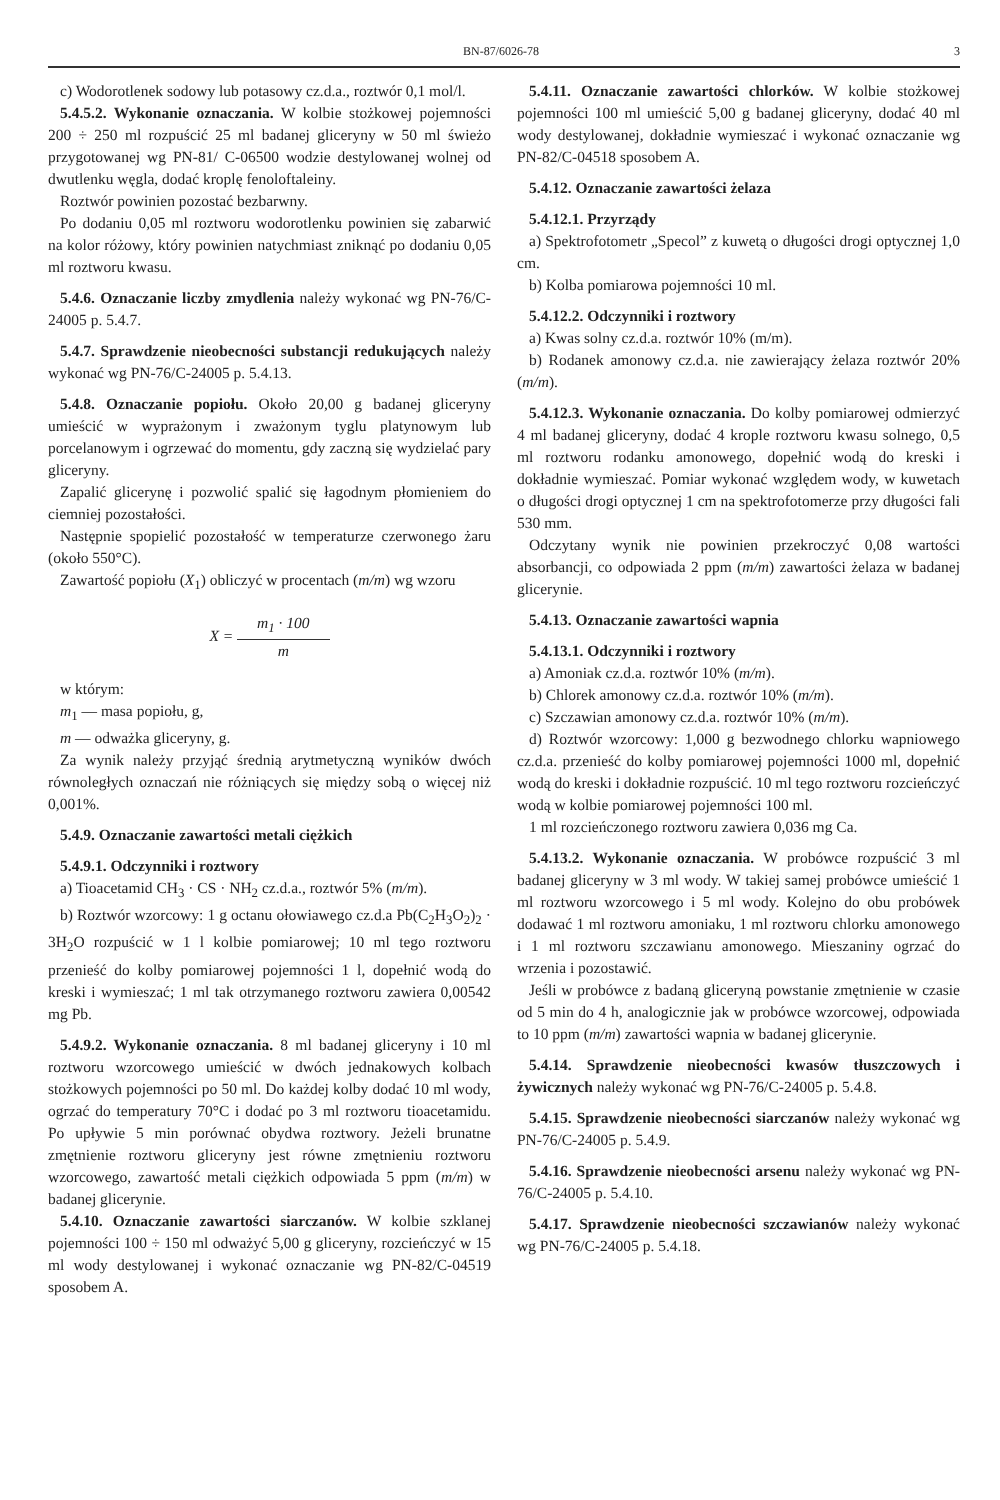BN-87/6026-78 3
c) Wodorotlenek sodowy lub potasowy cz.d.a., roztwór 0,1 mol/l.
5.4.5.2. Wykonanie oznaczania. W kolbie stożkowej pojemności 200 ÷ 250 ml rozpuścić 25 ml badanej gliceryny w 50 ml świeżo przygotowanej wg PN-81/ C-06500 wodzie destylowanej wolnej od dwutlenku węgla, dodać kroplę fenoloftaleiny.
Roztwór powinien pozostać bezbarwny.
Po dodaniu 0,05 ml roztworu wodorotlenku powinien się zabarwić na kolor różowy, który powinien natychmiast zniknąć po dodaniu 0,05 ml roztworu kwasu.
5.4.6. Oznaczanie liczby zmydlenia należy wykonać wg PN-76/C-24005 p. 5.4.7.
5.4.7. Sprawdzenie nieobecności substancji redukujących należy wykonać wg PN-76/C-24005 p. 5.4.13.
5.4.8. Oznaczanie popiołu. Około 20,00 g badanej gliceryny umieścić w wyprażonym i zważonym tyglu platynowym lub porcelanowym i ogrzewać do momentu, gdy zaczną się wydzielać pary gliceryny.
Zapalić glicerynę i pozwolić spalić się łagodnym płomieniem do ciemniej pozostałości.
Następnie spopielić pozostałość w temperaturze czerwonego żaru (około 550°C).
Zawartość popiołu (X<sub>1</sub>) obliczyć w procentach (m/m) wg wzoru
X = m<sub>1</sub> · 100 m
w którym:
m<sub>1</sub> — masa popiołu, g,
m — odważka gliceryny, g.
Za wynik należy przyjąć średnią arytmetyczną wyników dwóch równoległych oznaczań nie różniących się między sobą o więcej niż 0,001%.
5.4.9. Oznaczanie zawartości metali ciężkich
5.4.9.1. Odczynniki i roztwory
a) Tioacetamid CH<sub>3</sub> · CS · NH<sub>2</sub> cz.d.a., roztwór 5% (m/m).
b) Roztwór wzorcowy: 1 g octanu ołowiawego cz.d.a Pb(C<sub>2</sub>H<sub>3</sub>O<sub>2</sub>)<sub>2</sub> · 3H<sub>2</sub>O rozpuścić w 1 l kolbie pomiarowej; 10 ml tego roztworu przenieść do kolby pomiarowej pojemności 1 l, dopełnić wodą do kreski i wymieszać; 1 ml tak otrzymanego roztworu zawiera 0,00542 mg Pb.
5.4.9.2. Wykonanie oznaczania. 8 ml badanej gliceryny i 10 ml roztworu wzorcowego umieścić w dwóch jednakowych kolbach stożkowych pojemności po 50 ml. Do każdej kolby dodać 10 ml wody, ogrzać do temperatury 70°C i dodać po 3 ml roztworu tioacetamidu. Po upływie 5 min porównać obydwa roztwory. Jeżeli brunatne zmętnienie roztworu gliceryny jest równe zmętnieniu roztworu wzorcowego, zawartość metali ciężkich odpowiada 5 ppm (m/m) w badanej glicerynie.
5.4.10. Oznaczanie zawartości siarczanów. W kolbie szklanej pojemności 100 ÷ 150 ml odważyć 5,00 g gliceryny, rozcieńczyć w 15 ml wody destylowanej i wykonać oznaczanie wg PN-82/C-04519 sposobem A.
5.4.11. Oznaczanie zawartości chlorków. W kolbie stożkowej pojemności 100 ml umieścić 5,00 g badanej gliceryny, dodać 40 ml wody destylowanej, dokładnie wymieszać i wykonać oznaczanie wg PN-82/C-04518 sposobem A.
5.4.12. Oznaczanie zawartości żelaza
5.4.12.1. Przyrządy
a) Spektrofotometr „Specol” z kuwetą o długości drogi optycznej 1,0 cm.
b) Kolba pomiarowa pojemności 10 ml.
5.4.12.2. Odczynniki i roztwory
a) Kwas solny cz.d.a. roztwór 10% (m/m).
b) Rodanek amonowy cz.d.a. nie zawierający żelaza roztwór 20% (m/m).
5.4.12.3. Wykonanie oznaczania. Do kolby pomiarowej odmierzyć 4 ml badanej gliceryny, dodać 4 krople roztworu kwasu solnego, 0,5 ml roztworu rodanku amonowego, dopełnić wodą do kreski i dokładnie wymieszać. Pomiar wykonać względem wody, w kuwetach o długości drogi optycznej 1 cm na spektrofotomerze przy długości fali 530 mm.
Odczytany wynik nie powinien przekroczyć 0,08 wartości absorbancji, co odpowiada 2 ppm (m/m) zawartości żelaza w badanej glicerynie.
5.4.13. Oznaczanie zawartości wapnia
5.4.13.1. Odczynniki i roztwory
a) Amoniak cz.d.a. roztwór 10% (m/m).
b) Chlorek amonowy cz.d.a. roztwór 10% (m/m).
c) Szczawian amonowy cz.d.a. roztwór 10% (m/m).
d) Roztwór wzorcowy: 1,000 g bezwodnego chlorku wapniowego cz.d.a. przenieść do kolby pomiarowej pojemności 1000 ml, dopełnić wodą do kreski i dokładnie rozpuścić. 10 ml tego roztworu rozcieńczyć wodą w kolbie pomiarowej pojemności 100 ml.
1 ml rozcieńczonego roztworu zawiera 0,036 mg Ca.
5.4.13.2. Wykonanie oznaczania. W probówce rozpuścić 3 ml badanej gliceryny w 3 ml wody. W takiej samej probówce umieścić 1 ml roztworu wzorcowego i 5 ml wody. Kolejno do obu probówek dodawać 1 ml roztworu amoniaku, 1 ml roztworu chlorku amonowego i 1 ml roztworu szczawianu amonowego. Mieszaniny ogrzać do wrzenia i pozostawić.
Jeśli w probówce z badaną gliceryną powstanie zmętnienie w czasie od 5 min do 4 h, analogicznie jak w probówce wzorcowej, odpowiada to 10 ppm (m/m) zawartości wapnia w badanej glicerynie.
5.4.14. Sprawdzenie nieobecności kwasów tłuszczowych i żywicznych należy wykonać wg PN-76/C-24005 p. 5.4.8.
5.4.15. Sprawdzenie nieobecności siarczanów należy wykonać wg PN-76/C-24005 p. 5.4.9.
5.4.16. Sprawdzenie nieobecności arsenu należy wykonać wg PN-76/C-24005 p. 5.4.10.
5.4.17. Sprawdzenie nieobecności szczawianów należy wykonać wg PN-76/C-24005 p. 5.4.18.